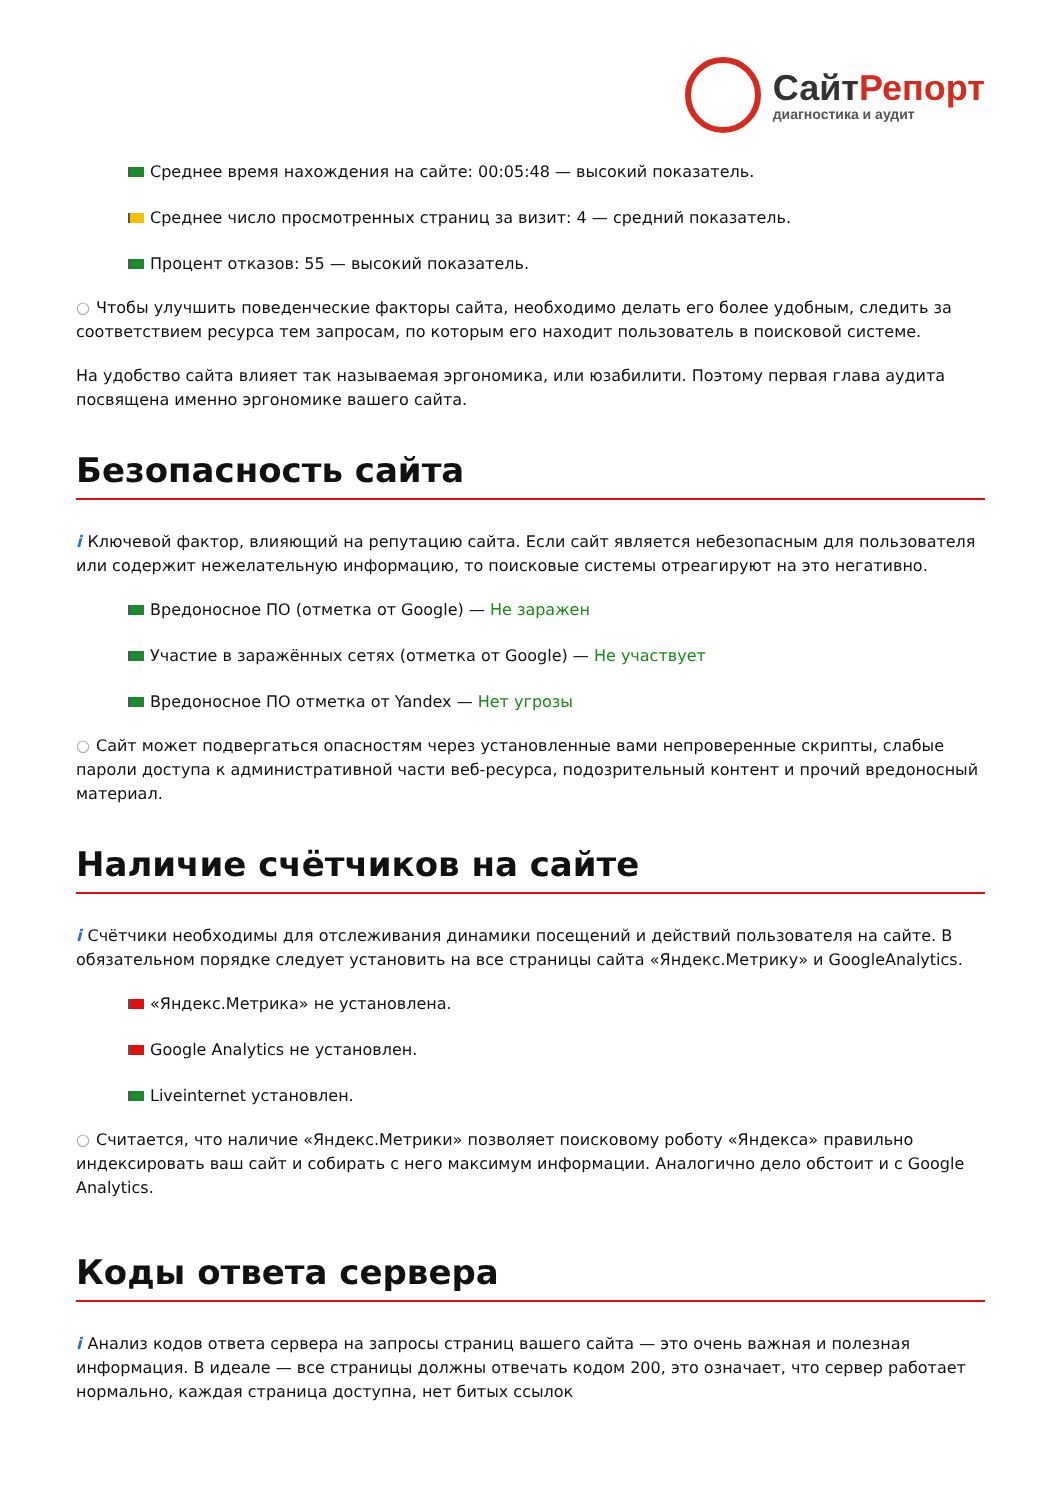СайтРепорт
диагностика и аудит
Среднее время нахождения на сайте: 00:05:48 — высокий показатель.
Среднее число просмотренных страниц за визит: 4 — средний показатель.
Процент отказов: 55 — высокий показатель.
○ Чтобы улучшить поведенческие факторы сайта, необходимо делать его более удобным, следить за соответствием ресурса тем запросам, по которым его находит пользователь в поисковой системе.
На удобство сайта влияет так называемая эргономика, или юзабилити. Поэтому первая глава аудита посвящена именно эргономике вашего сайта.
Безопасность сайта
i Ключевой фактор, влияющий на репутацию сайта. Если сайт является небезопасным для пользователя или содержит нежелательную информацию, то поисковые системы отреагируют на это негативно.
Вредоносное ПО (отметка от Google) — Не заражен
Участие в заражённых сетях (отметка от Google) — Не участвует
Вредоносное ПО отметка от Yandex — Нет угрозы
○ Сайт может подвергаться опасностям через установленные вами непроверенные скрипты, слабые пароли доступа к административной части веб-ресурса, подозрительный контент и прочий вредоносный материал.
Наличие счётчиков на сайте
i Счётчики необходимы для отслеживания динамики посещений и действий пользователя на сайте. В обязательном порядке следует установить на все страницы сайта «Яндекс.Метрику» и GoogleAnalytics.
«Яндекс.Метрика» не установлена.
Google Analytics не установлен.
Liveinternet установлен.
○ Считается, что наличие «Яндекс.Метрики» позволяет поисковому роботу «Яндекса» правильно индексировать ваш сайт и собирать с него максимум информации. Аналогично дело обстоит и с Google Analytics.
Коды ответа сервера
i Анализ кодов ответа сервера на запросы страниц вашего сайта — это очень важная и полезная информация. В идеале — все страницы должны отвечать кодом 200, это означает, что сервер работает нормально, каждая страница доступна, нет битых ссылок